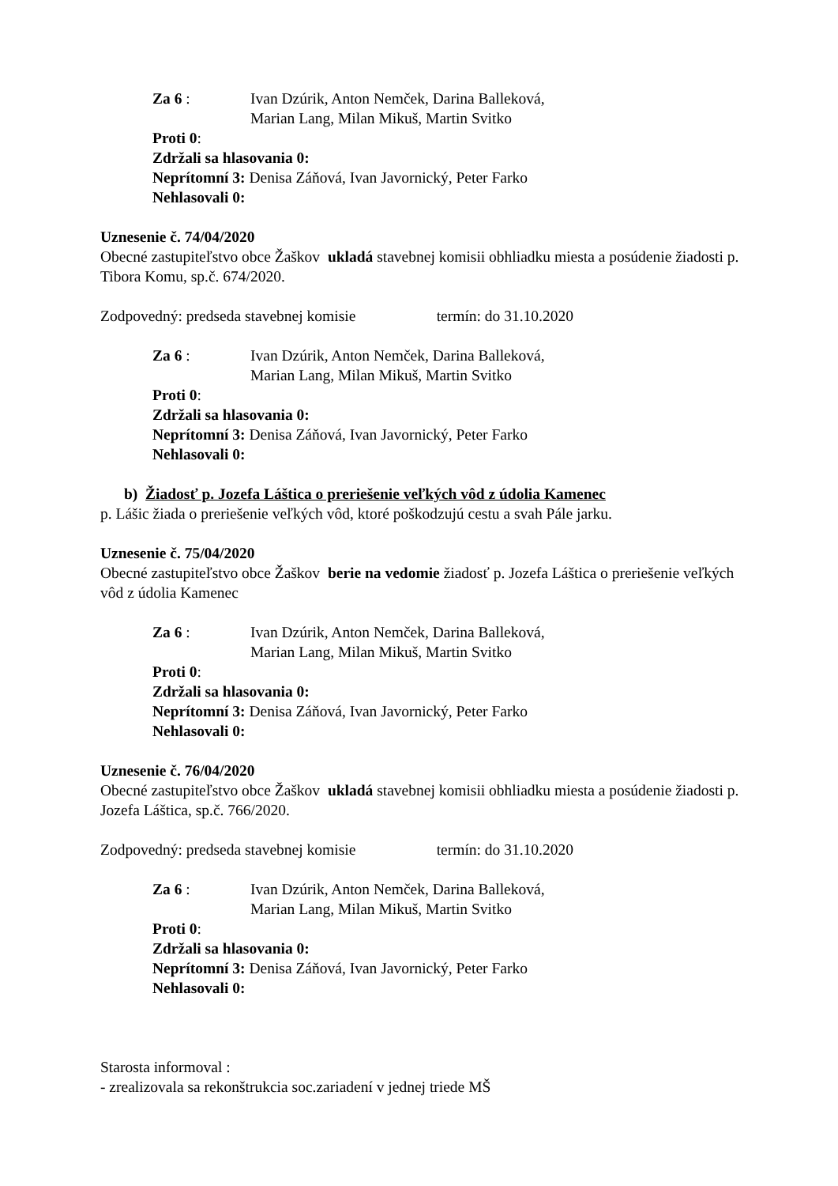Za 6 : Ivan Dzúrik, Anton Nemček, Darina Balleková,
Marian Lang, Milan Mikuš, Martin Svitko
Proti 0:
Zdržali sa hlasovania 0:
Neprítomní 3: Denisa Záňová, Ivan Javornický, Peter Farko
Nehlasovali 0:
Uznesenie č. 74/04/2020
Obecné zastupiteľstvo obce Žaškov ukladá stavebnej komisii obhliadku miesta a posúdenie žiadosti p. Tibora Komu, sp.č. 674/2020.
Zodpovedný: predseda stavebnej komisie termín: do 31.10.2020
Za 6 : Ivan Dzúrik, Anton Nemček, Darina Balleková,
Marian Lang, Milan Mikuš, Martin Svitko
Proti 0:
Zdržali sa hlasovania 0:
Neprítomní 3: Denisa Záňová, Ivan Javornický, Peter Farko
Nehlasovali 0:
b) Žiadosť p. Jozefa Láštica o preriešenie veľkých vôd z údolia Kamenec
p. Lášic žiada o preriešenie veľkých vôd, ktoré poškodzujú cestu a svah Pále jarku.
Uznesenie č. 75/04/2020
Obecné zastupiteľstvo obce Žaškov berie na vedomie žiadosť p. Jozefa Láštica o preriešenie veľkých vôd z údolia Kamenec
Za 6 : Ivan Dzúrik, Anton Nemček, Darina Balleková,
Marian Lang, Milan Mikuš, Martin Svitko
Proti 0:
Zdržali sa hlasovania 0:
Neprítomní 3: Denisa Záňová, Ivan Javornický, Peter Farko
Nehlasovali 0:
Uznesenie č. 76/04/2020
Obecné zastupiteľstvo obce Žaškov ukladá stavebnej komisii obhliadku miesta a posúdenie žiadosti p. Jozefa Láštica, sp.č. 766/2020.
Zodpovedný: predseda stavebnej komisie termín: do 31.10.2020
Za 6 : Ivan Dzúrik, Anton Nemček, Darina Balleková,
Marian Lang, Milan Mikuš, Martin Svitko
Proti 0:
Zdržali sa hlasovania 0:
Neprítomní 3: Denisa Záňová, Ivan Javornický, Peter Farko
Nehlasovali 0:
Starosta informoval :
- zrealizovala sa rekonštrukcia soc.zariadení v jednej triede MŠ